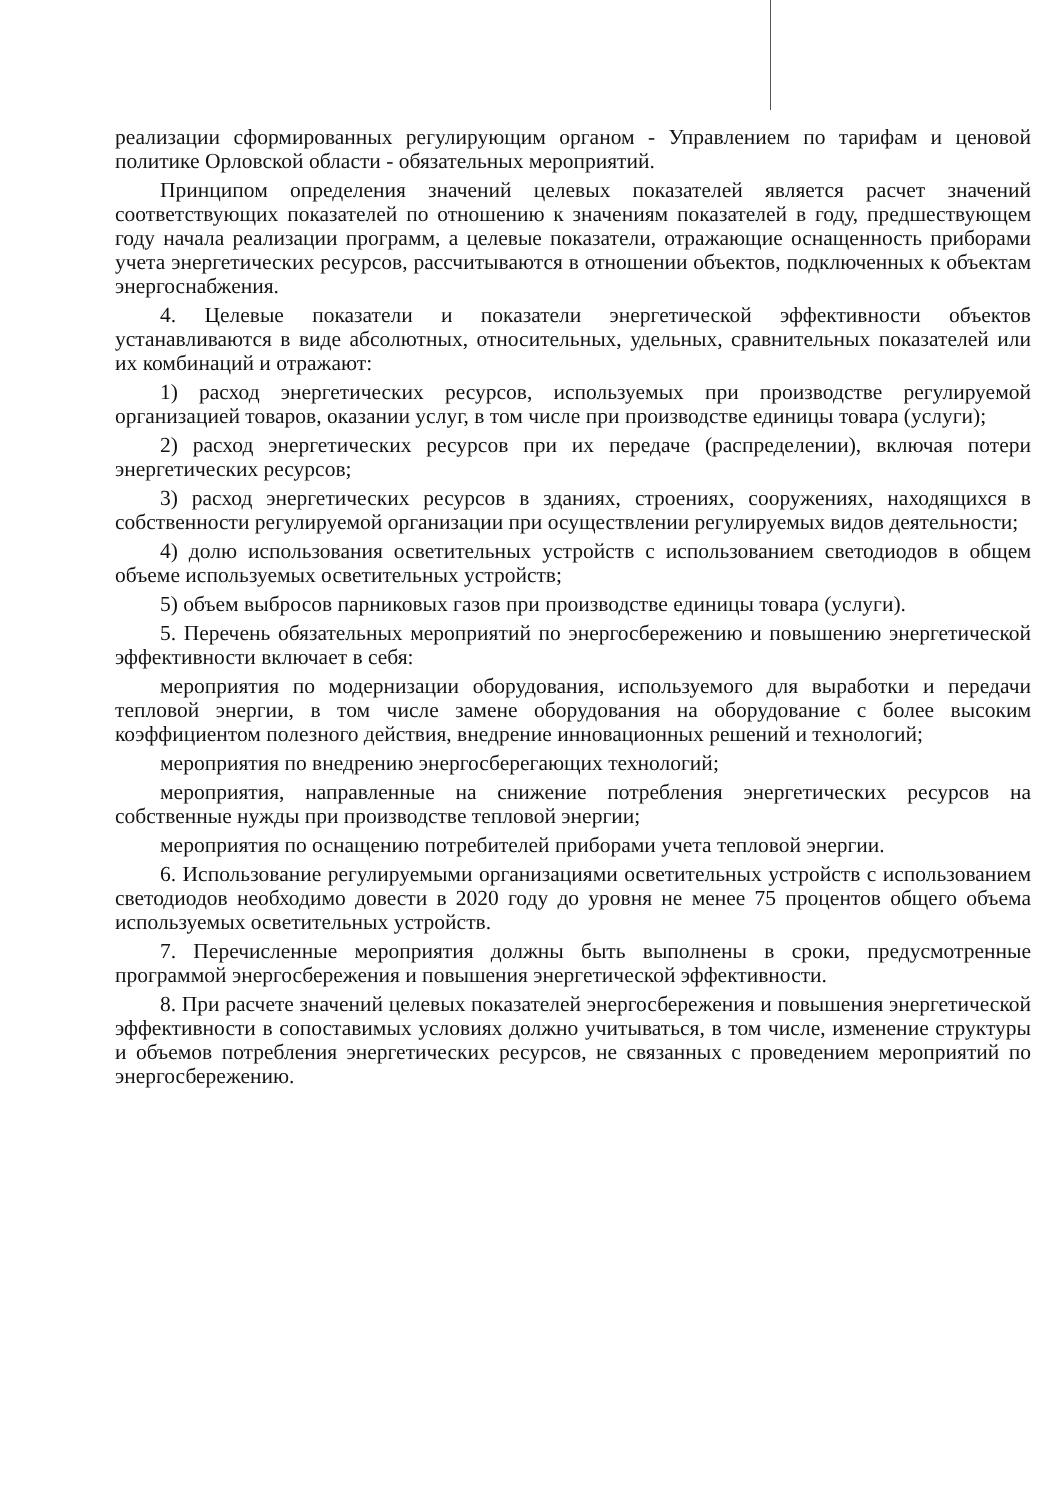реализации сформированных регулирующим органом - Управлением по тарифам и ценовой политике Орловской области - обязательных мероприятий.
Принципом определения значений целевых показателей является расчет значений соответствующих показателей по отношению к значениям показателей в году, предшествующем году начала реализации программ, а целевые показатели, отражающие оснащенность приборами учета энергетических ресурсов, рассчитываются в отношении объектов, подключенных к объектам энергоснабжения.
4. Целевые показатели и показатели энергетической эффективности объектов устанавливаются в виде абсолютных, относительных, удельных, сравнительных показателей или их комбинаций и отражают:
1) расход энергетических ресурсов, используемых при производстве регулируемой организацией товаров, оказании услуг, в том числе при производстве единицы товара (услуги);
2) расход энергетических ресурсов при их передаче (распределении), включая потери энергетических ресурсов;
3) расход энергетических ресурсов в зданиях, строениях, сооружениях, находящихся в собственности регулируемой организации при осуществлении регулируемых видов деятельности;
4) долю использования осветительных устройств с использованием светодиодов в общем объеме используемых осветительных устройств;
5) объем выбросов парниковых газов при производстве единицы товара (услуги).
5. Перечень обязательных мероприятий по энергосбережению и повышению энергетической эффективности включает в себя:
мероприятия по модернизации оборудования, используемого для выработки и передачи тепловой энергии, в том числе замене оборудования на оборудование с более высоким коэффициентом полезного действия, внедрение инновационных решений и технологий;
мероприятия по внедрению энергосберегающих технологий;
мероприятия, направленные на снижение потребления энергетических ресурсов на собственные нужды при производстве тепловой энергии;
мероприятия по оснащению потребителей приборами учета тепловой энергии.
6. Использование регулируемыми организациями осветительных устройств с использованием светодиодов необходимо довести в 2020 году до уровня не менее 75 процентов общего объема используемых осветительных устройств.
7. Перечисленные мероприятия должны быть выполнены в сроки, предусмотренные программой энергосбережения и повышения энергетической эффективности.
8. При расчете значений целевых показателей энергосбережения и повышения энергетической эффективности в сопоставимых условиях должно учитываться, в том числе, изменение структуры и объемов потребления энергетических ресурсов, не связанных с проведением мероприятий по энергосбережению.